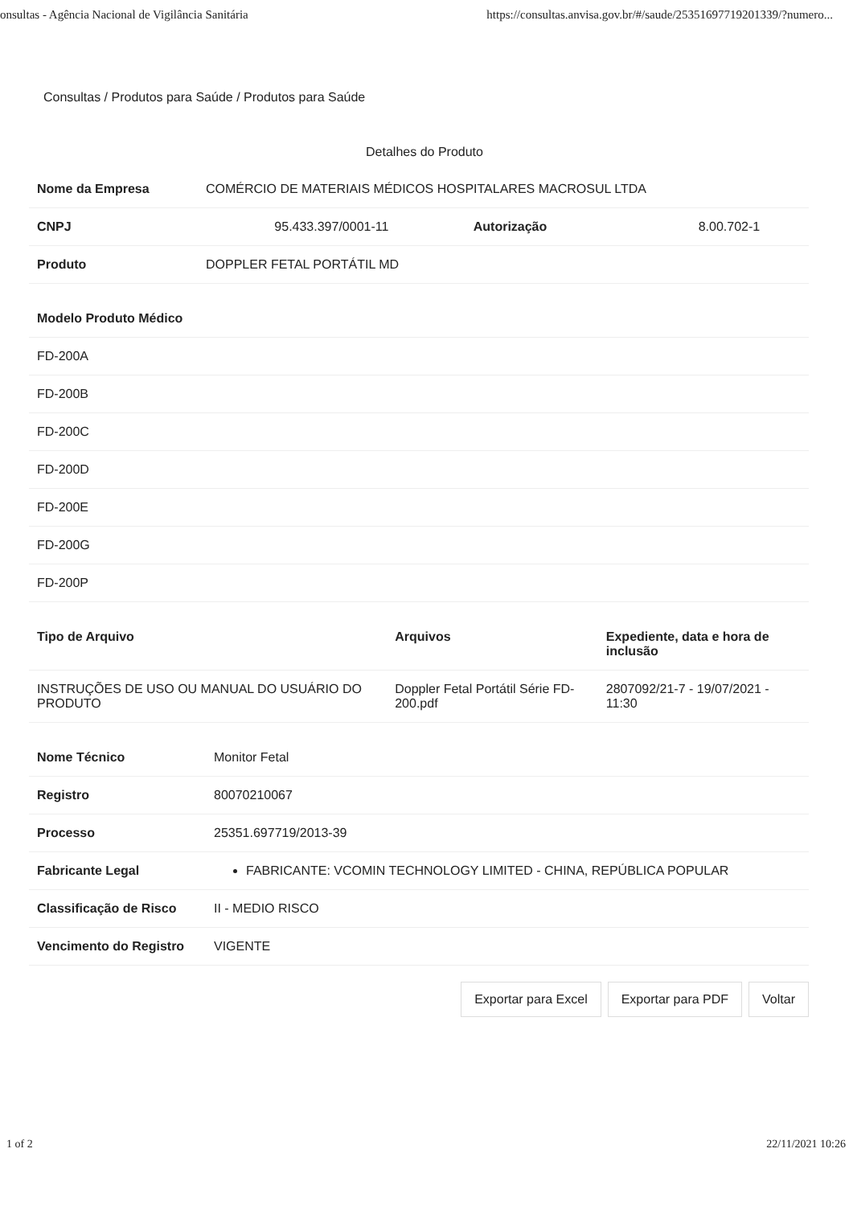onsultas - Agência Nacional de Vigilância Sanitária https://consultas.anvisa.gov.br/#/saude/25351697719201339/?numero...
Consultas / Produtos para Saúde / Produtos para Saúde
Detalhes do Produto
| Nome da Empresa | COMÉRCIO DE MATERIAIS MÉDICOS HOSPITALARES MACROSUL LTDA | | |
| CNPJ | 95.433.397/0001-11 | Autorização | 8.00.702-1 |
| Produto | DOPPLER FETAL PORTÁTIL MD | | |
| Modelo Produto Médico |
| --- |
| FD-200A |
| FD-200B |
| FD-200C |
| FD-200D |
| FD-200E |
| FD-200G |
| FD-200P |
| Tipo de Arquivo | Arquivos | Expediente, data e hora de inclusão |
| --- | --- | --- |
| INSTRUÇÕES DE USO OU MANUAL DO USUÁRIO DO PRODUTO | Doppler Fetal Portátil Série FD-200.pdf | 2807092/21-7 - 19/07/2021 - 11:30 |
| Nome Técnico | Monitor Fetal |
| Registro | 80070210067 |
| Processo | 25351.697719/2013-39 |
| Fabricante Legal | FABRICANTE: VCOMIN TECHNOLOGY LIMITED - CHINA, REPÚBLICA POPULAR |
| Classificação de Risco | II - MEDIO RISCO |
| Vencimento do Registro | VIGENTE |
Exportar para Excel Exportar para PDF Voltar
1 of 2 22/11/2021 10:26